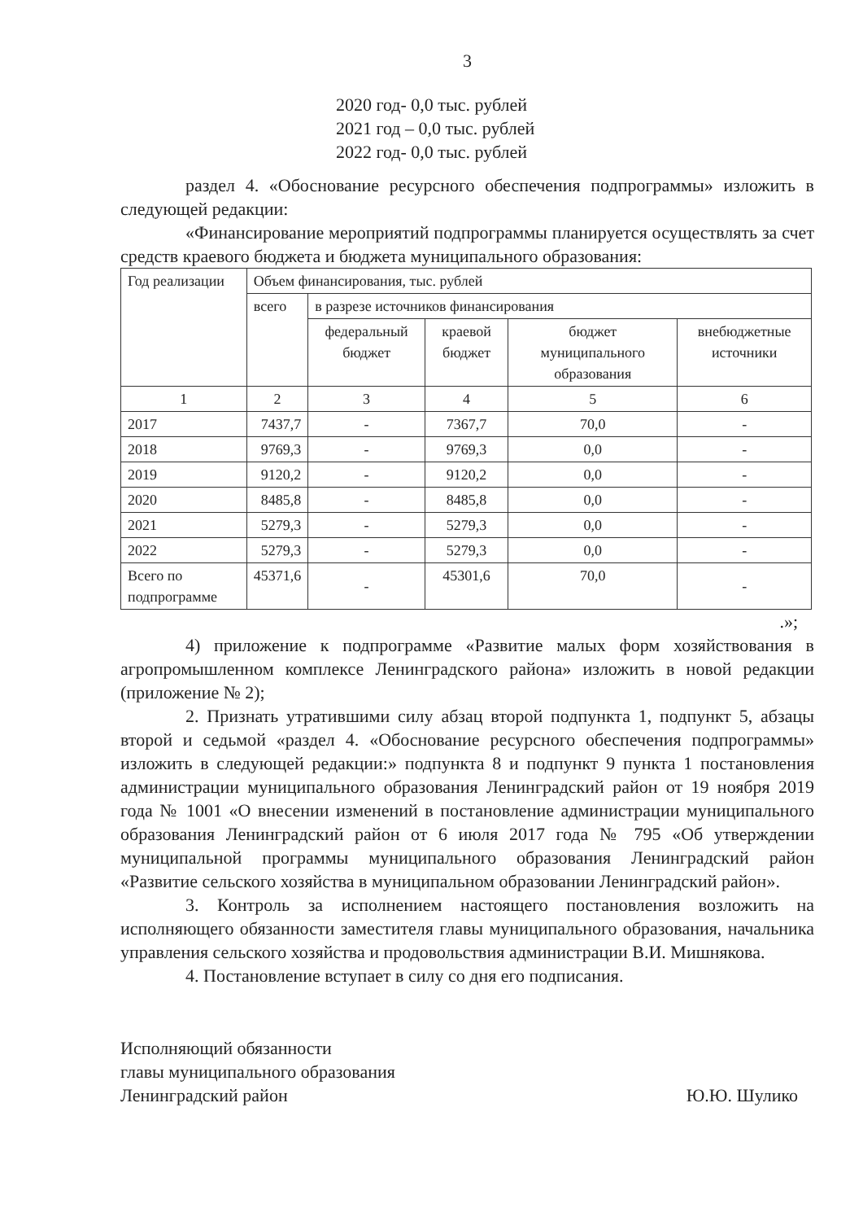3
2020 год- 0,0 тыс. рублей
2021 год – 0,0 тыс. рублей
2022 год- 0,0 тыс. рублей
раздел 4. «Обоснование ресурсного обеспечения подпрограммы» изложить в следующей редакции:
«Финансирование мероприятий подпрограммы планируется осуществлять за счет средств краевого бюджета и бюджета муниципального образования:
| Год реализации | Объем финансирования, тыс. рублей | | | | |
| | всего | в разрезе источников финансирования | | | |
| | | федеральный бюджет | краевой бюджет | бюджет муниципального образования | внебюджетные источники |
| 1 | 2 | 3 | 4 | 5 | 6 |
| 2017 | 7437,7 | - | 7367,7 | 70,0 | - |
| 2018 | 9769,3 | - | 9769,3 | 0,0 | - |
| 2019 | 9120,2 | - | 9120,2 | 0,0 | - |
| 2020 | 8485,8 | - | 8485,8 | 0,0 | - |
| 2021 | 5279,3 | - | 5279,3 | 0,0 | - |
| 2022 | 5279,3 | - | 5279,3 | 0,0 | - |
| Всего по подпрограмме | 45371,6 | - | 45301,6 | 70,0 | - |
.»;
4) приложение к подпрограмме «Развитие малых форм хозяйствования в агропромышленном комплексе Ленинградского района» изложить в новой редакции (приложение № 2);
2. Признать утратившими силу абзац второй подпункта 1, подпункт 5, абзацы второй и седьмой «раздел 4. «Обоснование ресурсного обеспечения подпрограммы» изложить в следующей редакции:» подпункта 8 и подпункт 9 пункта 1 постановления администрации муниципального образования Ленинградский район от 19 ноября 2019 года № 1001 «О внесении изменений в постановление администрации муниципального образования Ленинградский район от 6 июля 2017 года № 795 «Об утверждении муниципальной программы муниципального образования Ленинградский район «Развитие сельского хозяйства в муниципальном образовании Ленинградский район».
3. Контроль за исполнением настоящего постановления возложить на исполняющего обязанности заместителя главы муниципального образования, начальника управления сельского хозяйства и продовольствия администрации В.И. Мишнякова.
4. Постановление вступает в силу со дня его подписания.
Исполняющий обязанности
главы муниципального образования
Ленинградский район
Ю.Ю. Шулико